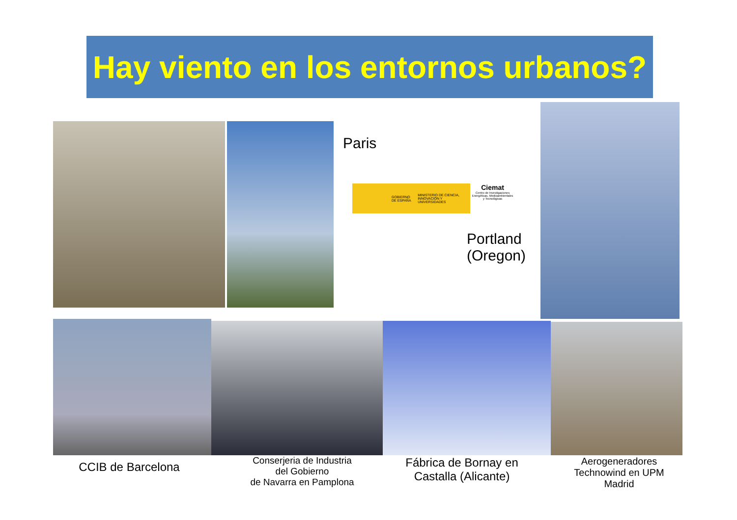Hay viento en los entornos urbanos?
Paris
GOBIERNO DE ESPAÑA MINISTERIO DE CIENCIA, INNOVACIÓN Y UNIVERSIDADES
Ciemat
Centro de Investigaciones Energéticas, Medioambientales y Tecnológicas
Portland
(Oregon)
CCIB de Barcelona
Conserjeria de Industria
del Gobierno
de Navarra en Pamplona
Fábrica de Bornay en
Castalla (Alicante)
Aerogeneradores
Technowind en UPM
Madrid